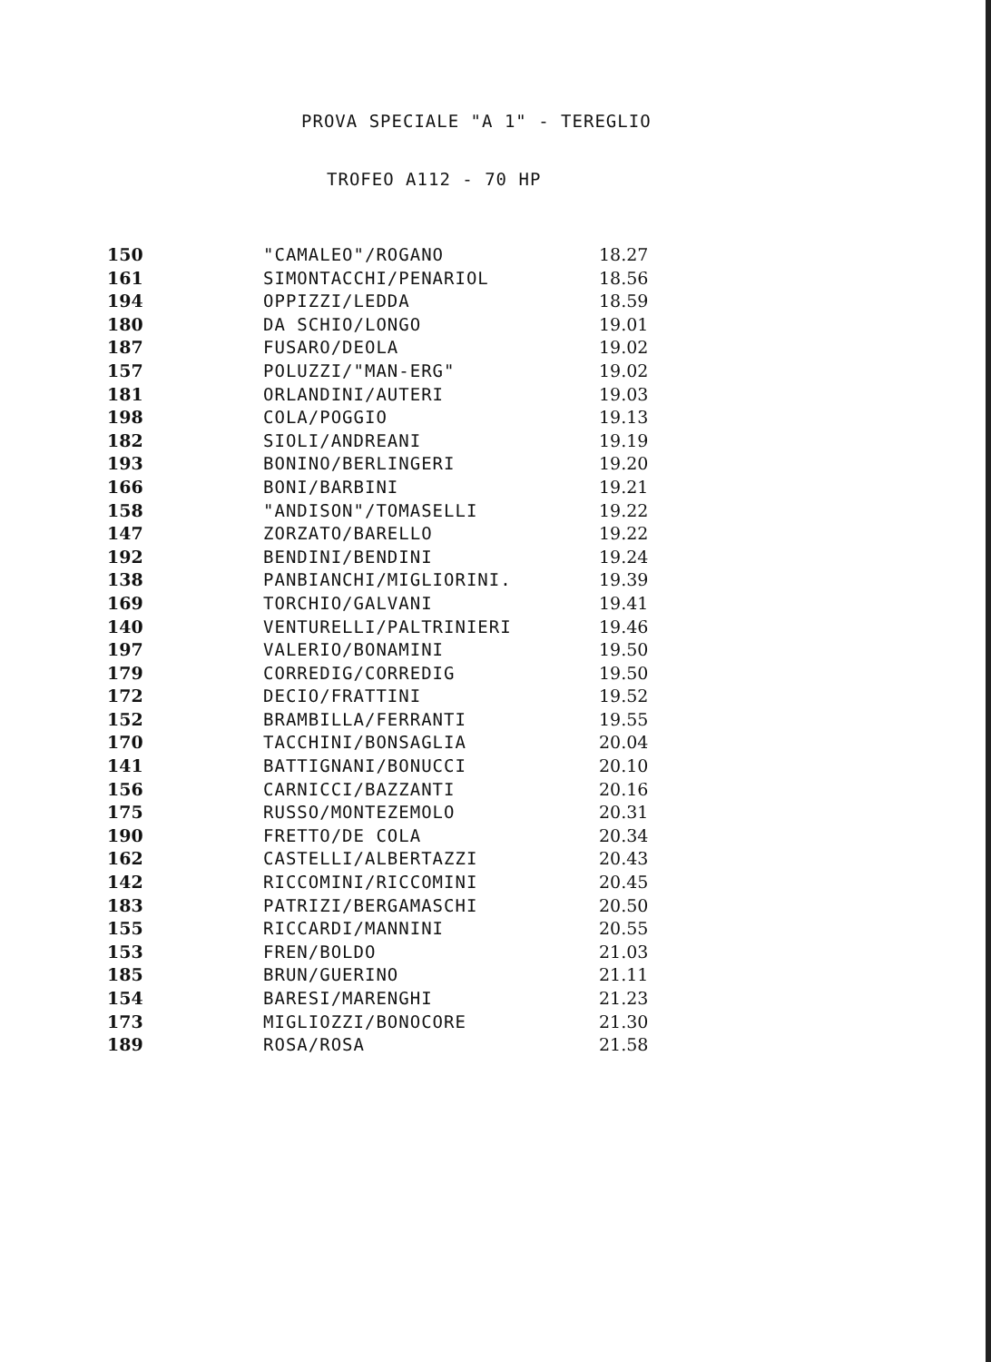PROVA SPECIALE "A 1" - TEREGLIO
TROFEO A112 - 70 HP
| 150 | "CAMALEO"/ROGANO | 18.27 |
| 161 | SIMONTACCHI/PENARIOL | 18.56 |
| 194 | OPPIZZI/LEDDA | 18.59 |
| 180 | DA SCHIO/LONGO | 19.01 |
| 187 | FUSARO/DEOLA | 19.02 |
| 157 | POLUZZI/"MAN-ERG" | 19.02 |
| 181 | ORLANDINI/AUTERI | 19.03 |
| 198 | COLA/POGGIO | 19.13 |
| 182 | SIOLI/ANDREANI | 19.19 |
| 193 | BONINO/BERLINGERI | 19.20 |
| 166 | BONI/BARBINI | 19.21 |
| 158 | "ANDISON"/TOMASELLI | 19.22 |
| 147 | ZORZATO/BARELLO | 19.22 |
| 192 | BENDINI/BENDINI | 19.24 |
| 138 | PANBIANCHI/MIGLIORINI. | 19.39 |
| 169 | TORCHIO/GALVANI | 19.41 |
| 140 | VENTURELLI/PALTRINIERI | 19.46 |
| 197 | VALERIO/BONAMINI | 19.50 |
| 179 | CORREDIG/CORREDIG | 19.50 |
| 172 | DECIO/FRATTINI | 19.52 |
| 152 | BRAMBILLA/FERRANTI | 19.55 |
| 170 | TACCHINI/BONSAGLIA | 20.04 |
| 141 | BATTIGNANI/BONUCCI | 20.10 |
| 156 | CARNICCI/BAZZANTI | 20.16 |
| 175 | RUSSO/MONTEZEMOLO | 20.31 |
| 190 | FRETTO/DE COLA | 20.34 |
| 162 | CASTELLI/ALBERTAZZI | 20.43 |
| 142 | RICCOMINI/RICCOMINI | 20.45 |
| 183 | PATRIZI/BERGAMASCHI | 20.50 |
| 155 | RICCARDI/MANNINI | 20.55 |
| 153 | FREN/BOLDO | 21.03 |
| 185 | BRUN/GUERINO | 21.11 |
| 154 | BARESI/MARENGHI | 21.23 |
| 173 | MIGLIOZZI/BONOCORE | 21.30 |
| 189 | ROSA/ROSA | 21.58 |